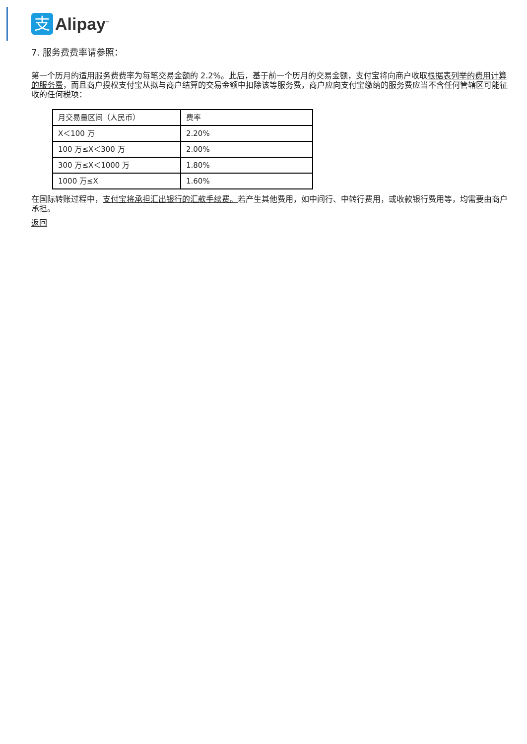支
Alipay<sup>™</sup>
7. 服务费费率请参照：
第一个历月的适用服务费费率为每笔交易金额的 2.2%。此后，基于前一个历月的交易金额，支付宝将向商户收取根据表列举的费用计算的服务费，而且商户授权支付宝从拟与商户结算的交易金额中扣除该等服务费，商户应向支付宝缴纳的服务费应当不含任何管辖区可能征收的任何税项：
| 月交易量区间（人民币） | 费率 |
| X＜100 万 | 2.20% |
| 100 万≤X＜300 万 | 2.00% |
| 300 万≤X＜1000 万 | 1.80% |
| 1000 万≤X | 1.60% |
在国际转账过程中，支付宝将承担汇出银行的汇款手续费。若产生其他费用，如中间行、中转行费用，或收款银行费用等，均需要由商户承担。
返回